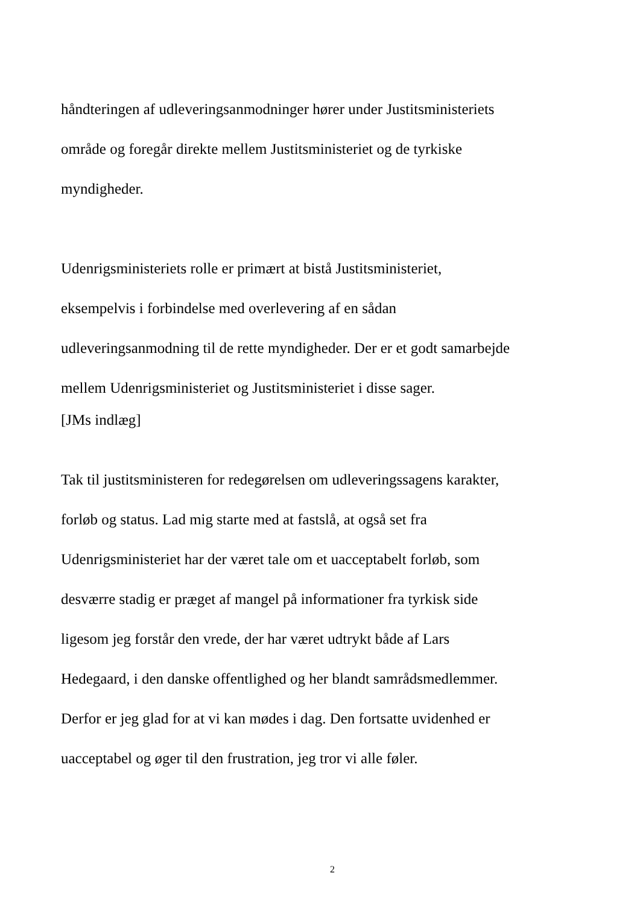håndteringen af udleveringsanmodninger hører under Justitsministeriets
område og foregår direkte mellem Justitsministeriet og de tyrkiske
myndigheder.
Udenrigsministeriets rolle er primært at bistå Justitsministeriet,
eksempelvis i forbindelse med overlevering af en sådan
udleveringsanmodning til de rette myndigheder. Der er et godt samarbejde
mellem Udenrigsministeriet og Justitsministeriet i disse sager.
[JMs indlæg]
Tak til justitsministeren for redegørelsen om udleveringssagens karakter,
forløb og status. Lad mig starte med at fastslå, at også set fra
Udenrigsministeriet har der været tale om et uacceptabelt forløb, som
desværre stadig er præget af mangel på informationer fra tyrkisk side
ligesom jeg forstår den vrede, der har været udtrykt både af Lars
Hedegaard, i den danske offentlighed og her blandt samrådsmedlemmer.
Derfor er jeg glad for at vi kan mødes i dag. Den fortsatte uvidenhed er
uacceptabel og øger til den frustration, jeg tror vi alle føler.
2